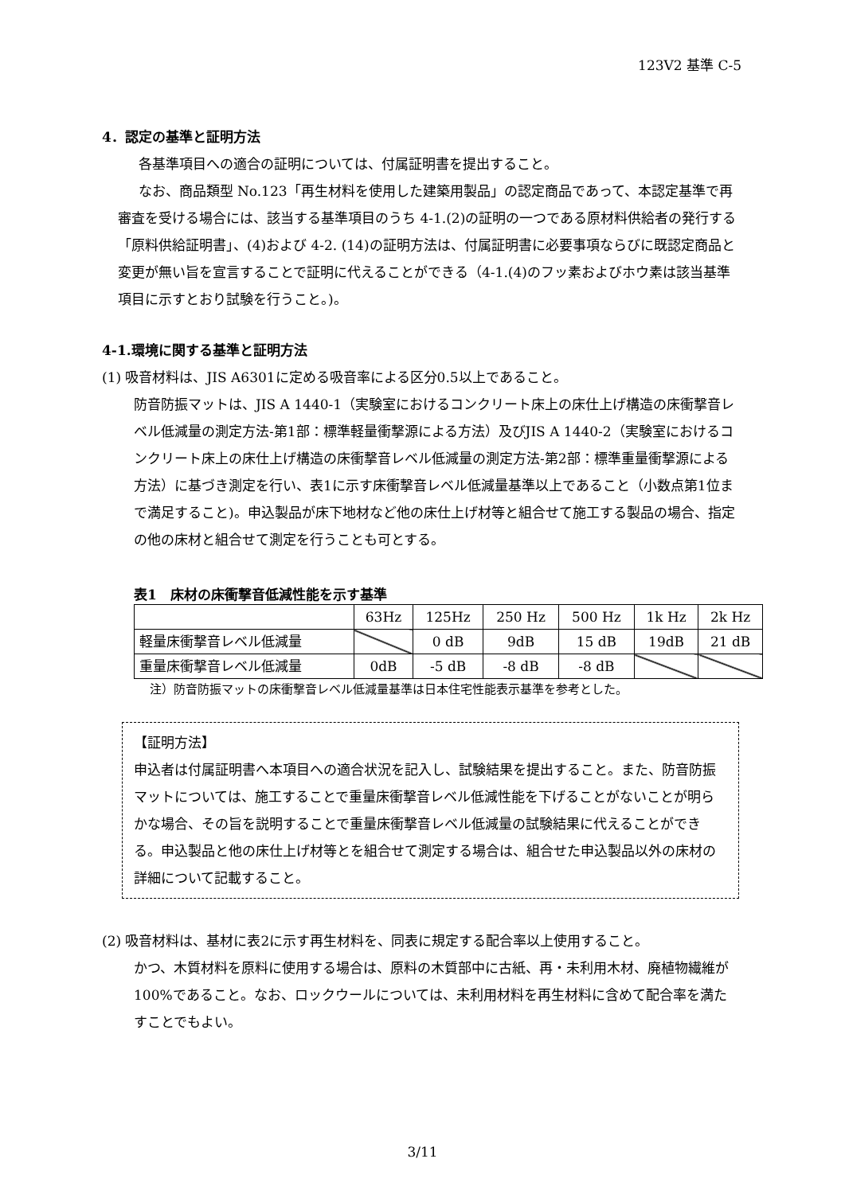123V2 基準 C-5
4．認定の基準と証明方法
各基準項目への適合の証明については、付属証明書を提出すること。
なお、商品類型 No.123「再生材料を使用した建築用製品」の認定商品であって、本認定基準で再審査を受ける場合には、該当する基準項目のうち 4-1.(2)の証明の一つである原材料供給者の発行する「原料供給証明書」、(4)および 4-2. (14)の証明方法は、付属証明書に必要事項ならびに既認定商品と変更が無い旨を宣言することで証明に代えることができる（4-1.(4)のフッ素およびホウ素は該当基準項目に示すとおり試験を行うこと。)。
4-1.環境に関する基準と証明方法
(1) 吸音材料は、JIS A6301に定める吸音率による区分0.5以上であること。
防音防振マットは、JIS A 1440-1（実験室におけるコンクリート床上の床仕上げ構造の床衝撃音レベル低減量の測定方法-第1部：標準軽量衝撃源による方法）及びJIS A 1440-2（実験室におけるコンクリート床上の床仕上げ構造の床衝撃音レベル低減量の測定方法-第2部：標準重量衝撃源による方法）に基づき測定を行い、表1に示す床衝撃音レベル低減量基準以上であること（小数点第1位まで満足すること)。申込製品が床下地材など他の床仕上げ材等と組合せて施工する製品の場合、指定の他の床材と組合せて測定を行うことも可とする。
表1　床材の床衝撃音低減性能を示す基準
| | 63Hz | 125Hz | 250 Hz | 500 Hz | 1k Hz | 2k Hz |
| --- | --- | --- | --- | --- | --- | --- |
| 軽量床衝撃音レベル低減量 | | 0 dB | 9dB | 15 dB | 19dB | 21 dB |
| 重量床衝撃音レベル低減量 | 0dB | -5 dB | -8 dB | -8 dB | | |
注）防音防振マットの床衝撃音レベル低減量基準は日本住宅性能表示基準を参考とした。
【証明方法】
申込者は付属証明書へ本項目への適合状況を記入し、試験結果を提出すること。また、防音防振マットについては、施工することで重量床衝撃音レベル低減性能を下げることがないことが明らかな場合、その旨を説明することで重量床衝撃音レベル低減量の試験結果に代えることができる。申込製品と他の床仕上げ材等とを組合せて測定する場合は、組合せた申込製品以外の床材の詳細について記載すること。
(2) 吸音材料は、基材に表2に示す再生材料を、同表に規定する配合率以上使用すること。
かつ、木質材料を原料に使用する場合は、原料の木質部中に古紙、再・未利用木材、廃植物繊維が100%であること。なお、ロックウールについては、未利用材料を再生材料に含めて配合率を満たすことでもよい。
3/11